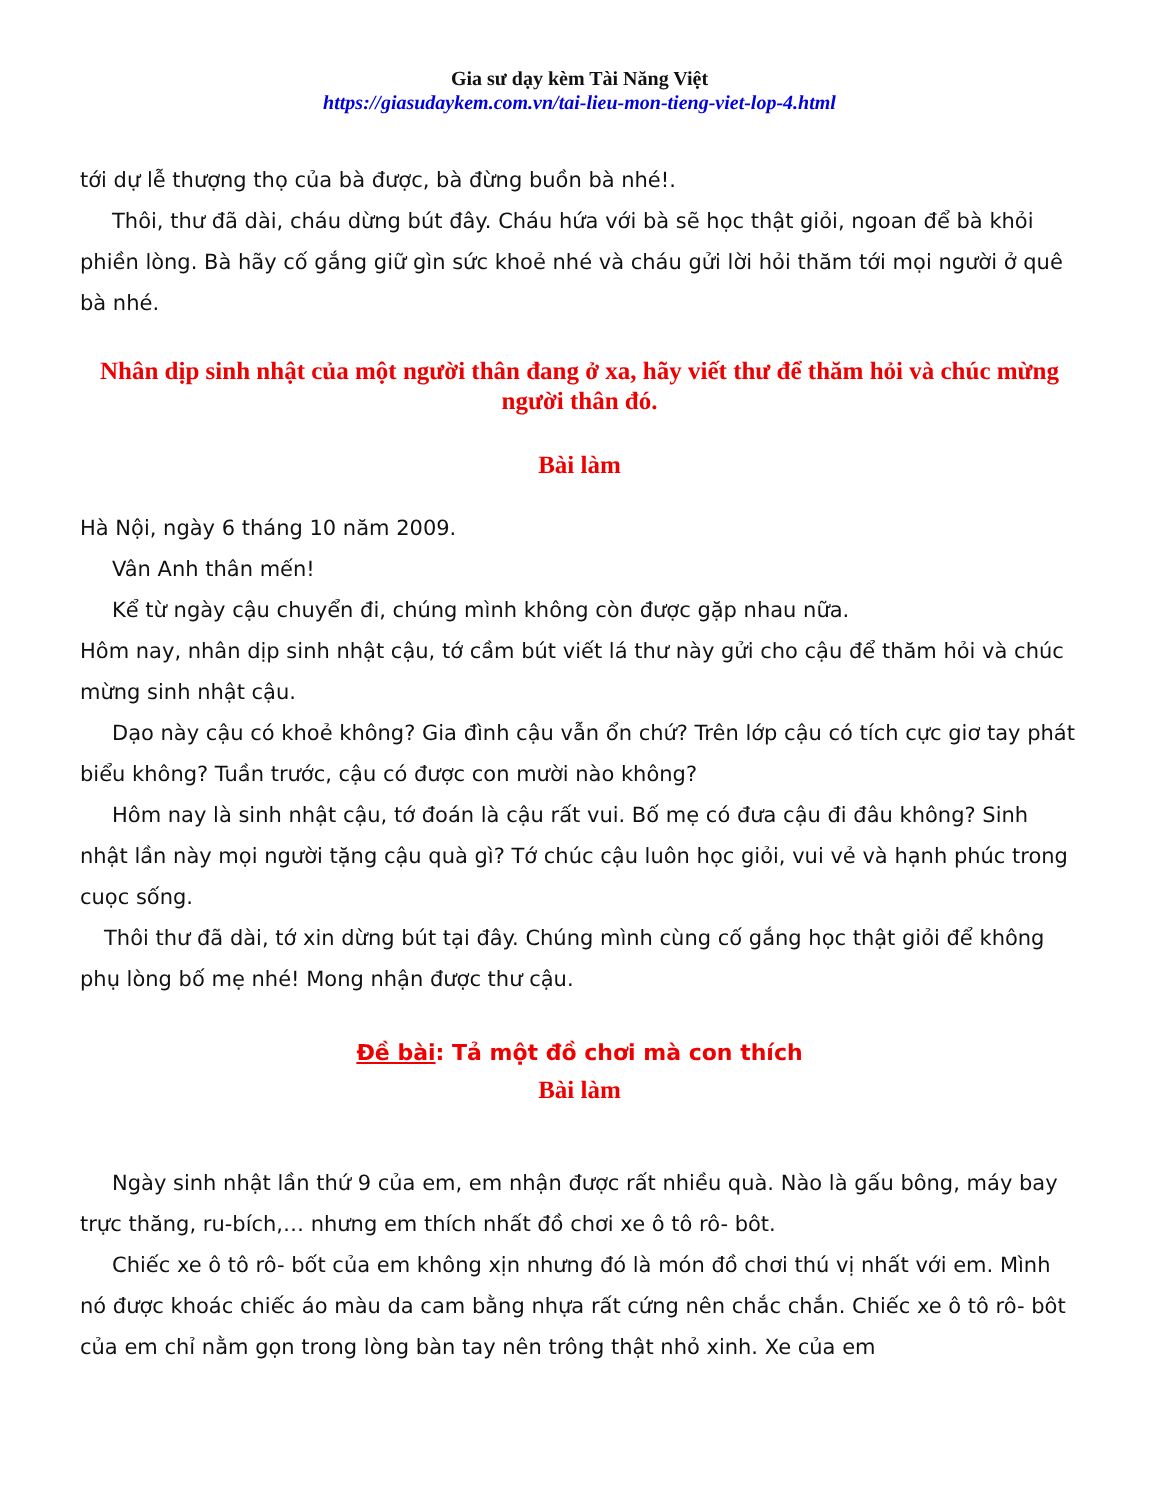Gia sư dạy kèm Tài Năng Việt
https://giasudaykem.com.vn/tai-lieu-mon-tieng-viet-lop-4.html
tới dự lễ thượng thọ của bà được, bà đừng buồn bà nhé!.
Thôi, thư đã dài, cháu dừng bút đây. Cháu hứa với bà sẽ học thật giỏi, ngoan để bà khỏi phiền lòng. Bà hãy cố gắng giữ gìn sức khoẻ nhé và cháu gửi lời hỏi thăm tới mọi người ở quê bà nhé.
Nhân dịp sinh nhật của một người thân đang ở xa, hãy viết thư để thăm hỏi và chúc mừng người thân đó.
Bài làm
Hà Nội, ngày 6 tháng 10 năm 2009.
Vân Anh thân mến!
Kể từ ngày cậu chuyển đi, chúng mình không còn được gặp nhau nữa.
Hôm nay, nhân dịp sinh nhật cậu, tớ cầm bút viết lá thư này gửi cho cậu để thăm hỏi và chúc mừng sinh nhật cậu.
Dạo này cậu có khoẻ không? Gia đình cậu vẫn ổn chứ? Trên lớp cậu có tích cực giơ tay phát biểu không? Tuần trước, cậu có được con mười nào không?
Hôm nay là sinh nhật cậu, tớ đoán là cậu rất vui. Bố mẹ có đưa cậu đi đâu không? Sinh nhật lần này mọi người tặng cậu quà gì? Tớ chúc cậu luôn học giỏi, vui vẻ và hạnh phúc trong cuọc sống.
Thôi thư đã dài, tớ xin dừng bút tại đây. Chúng mình cùng cố gắng học thật giỏi để không phụ lòng bố mẹ nhé! Mong nhận được thư cậu.
Đề bài: Tả một đồ chơi mà con thích
Bài làm
Ngày sinh nhật lần thứ 9 của em, em nhận được rất nhiều quà. Nào là gấu bông, máy bay trực thăng, ru-bích,… nhưng em thích nhất đồ chơi xe ô tô rô- bôt.
Chiếc xe ô tô rô- bốt của em không xịn nhưng đó là món đồ chơi thú vị nhất với em. Mình nó được khoác chiếc áo màu da cam bằng nhựa rất cứng nên chắc chắn. Chiếc xe ô tô rô- bôt của em chỉ nằm gọn trong lòng bàn tay nên trông thật nhỏ xinh. Xe của em